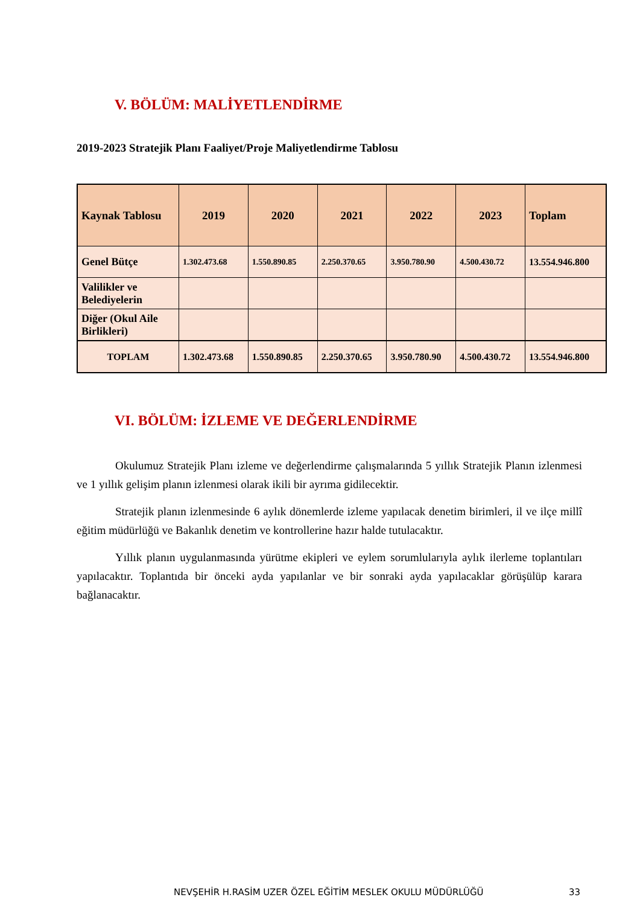V. BÖLÜM: MALİYETLENDİRME
2019-2023 Stratejik Planı Faaliyet/Proje Maliyetlendirme Tablosu
| Kaynak Tablosu | 2019 | 2020 | 2021 | 2022 | 2023 | Toplam |
| --- | --- | --- | --- | --- | --- | --- |
| Genel Bütçe | 1.302.473.68 | 1.550.890.85 | 2.250.370.65 | 3.950.780.90 | 4.500.430.72 | 13.554.946.800 |
| Valilikler ve Belediyelerin | | | | | | |
| Diğer (Okul Aile Birlikleri) | | | | | | |
| TOPLAM | 1.302.473.68 | 1.550.890.85 | 2.250.370.65 | 3.950.780.90 | 4.500.430.72 | 13.554.946.800 |
VI. BÖLÜM: İZLEME VE DEĞERLENDİRME
Okulumuz Stratejik Planı izleme ve değerlendirme çalışmalarında 5 yıllık Stratejik Planın izlenmesi ve 1 yıllık gelişim planın izlenmesi olarak ikili bir ayrıma gidilecektir.
Stratejik planın izlenmesinde 6 aylık dönemlerde izleme yapılacak denetim birimleri, il ve ilçe millî eğitim müdürlüğü ve Bakanlık denetim ve kontrollerine hazır halde tutulacaktır.
Yıllık planın uygulanmasında yürütme ekipleri ve eylem sorumlularıyla aylık ilerleme toplantıları yapılacaktır. Toplantıda bir önceki ayda yapılanlar ve bir sonraki ayda yapılacaklar görüşülüp karara bağlanacaktır.
NEVŞEHİR H.RASİM UZER ÖZEL EĞİTİM MESLEK OKULU MÜDÜRLÜĞÜ
33